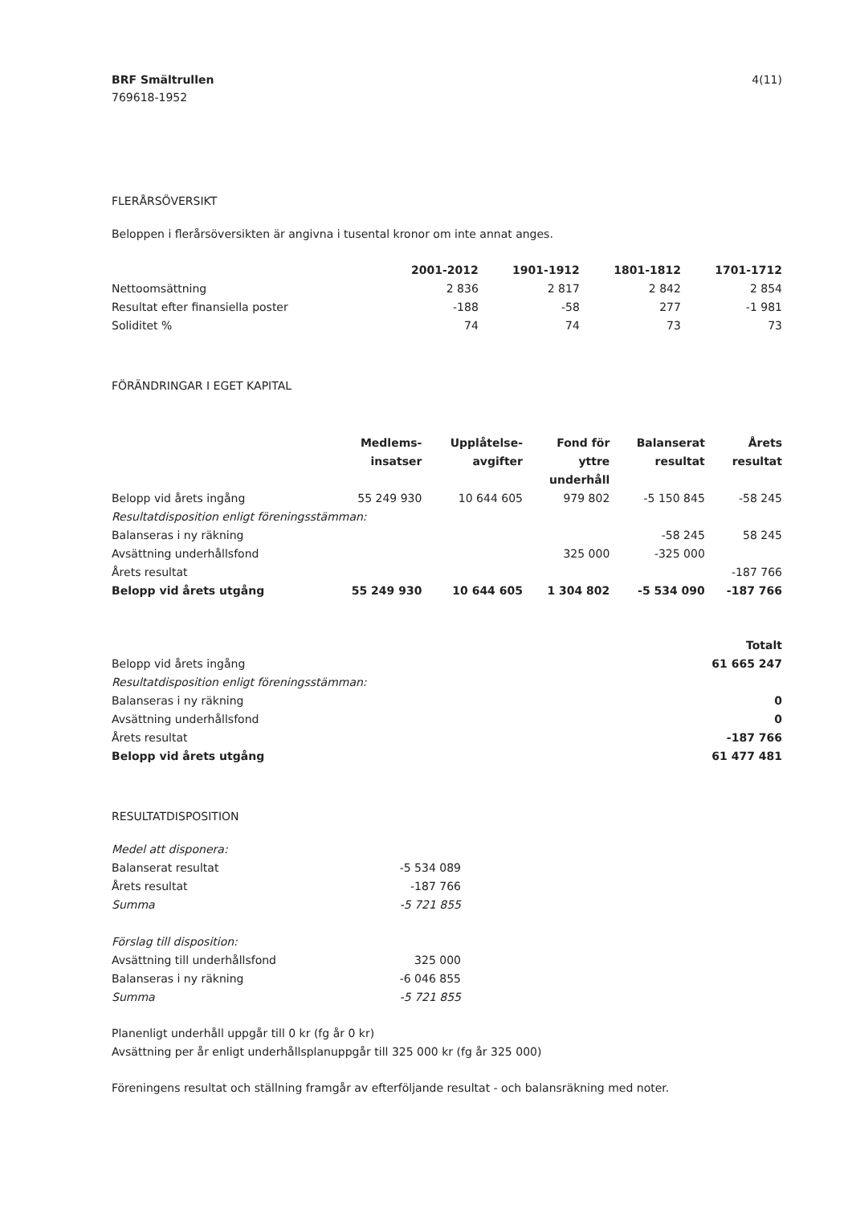BRF Smältrullen
769618-1952
4(11)
FLERÅRSÖVERSIKT
Beloppen i flerårsöversikten är angivna i tusental kronor om inte annat anges.
| | 2001-2012 | 1901-1912 | 1801-1812 | 1701-1712 |
| --- | --- | --- | --- | --- |
| Nettoomsättning | 2 836 | 2 817 | 2 842 | 2 854 |
| Resultat efter finansiella poster | -188 | -58 | 277 | -1 981 |
| Soliditet % | 74 | 74 | 73 | 73 |
FÖRÄNDRINGAR I EGET KAPITAL
| | Medlems- insatser | Upplåtelse- avgifter | Fond för yttre underhåll | Balanserat resultat | Årets resultat |
| --- | --- | --- | --- | --- | --- |
| Belopp vid årets ingång | 55 249 930 | 10 644 605 | 979 802 | -5 150 845 | -58 245 |
| Resultatdisposition enligt föreningsstämman: | | | | | |
| Balanseras i ny räkning | | | | -58 245 | 58 245 |
| Avsättning underhållsfond | | | 325 000 | -325 000 | |
| Årets resultat | | | | | -187 766 |
| Belopp vid årets utgång | 55 249 930 | 10 644 605 | 1 304 802 | -5 534 090 | -187 766 |
| | Totalt |
| --- | --- |
| Belopp vid årets ingång | 61 665 247 |
| Resultatdisposition enligt föreningsstämman: | |
| Balanseras i ny räkning | 0 |
| Avsättning underhållsfond | 0 |
| Årets resultat | -187 766 |
| Belopp vid årets utgång | 61 477 481 |
RESULTATDISPOSITION
| Medel att disponera: | |
| Balanserat resultat | -5 534 089 |
| Årets resultat | -187 766 |
| Summa | -5 721 855 |
| Förslag till disposition: | |
| Avsättning till underhållsfond | 325 000 |
| Balanseras i ny räkning | -6 046 855 |
| Summa | -5 721 855 |
Planenligt underhåll uppgår till 0 kr (fg år 0 kr)
Avsättning per år enligt underhållsplanuppgår till 325 000 kr (fg år 325 000)
Föreningens resultat och ställning framgår av efterföljande resultat - och balansräkning med noter.